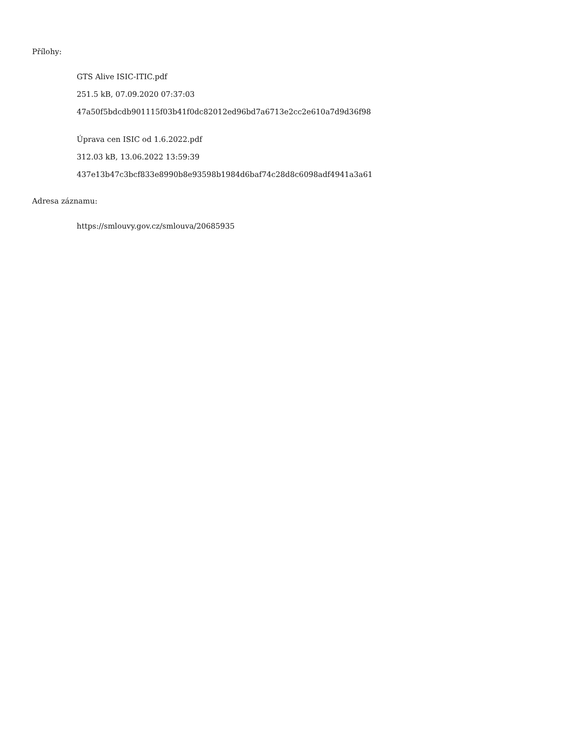Přílohy:
GTS Alive ISIC-ITIC.pdf
251.5 kB, 07.09.2020 07:37:03
47a50f5bdcdb901115f03b41f0dc82012ed96bd7a6713e2cc2e610a7d9d36f98
Úprava cen ISIC od 1.6.2022.pdf
312.03 kB, 13.06.2022 13:59:39
437e13b47c3bcf833e8990b8e93598b1984d6baf74c28d8c6098adf4941a3a61
Adresa záznamu:
https://smlouvy.gov.cz/smlouva/20685935